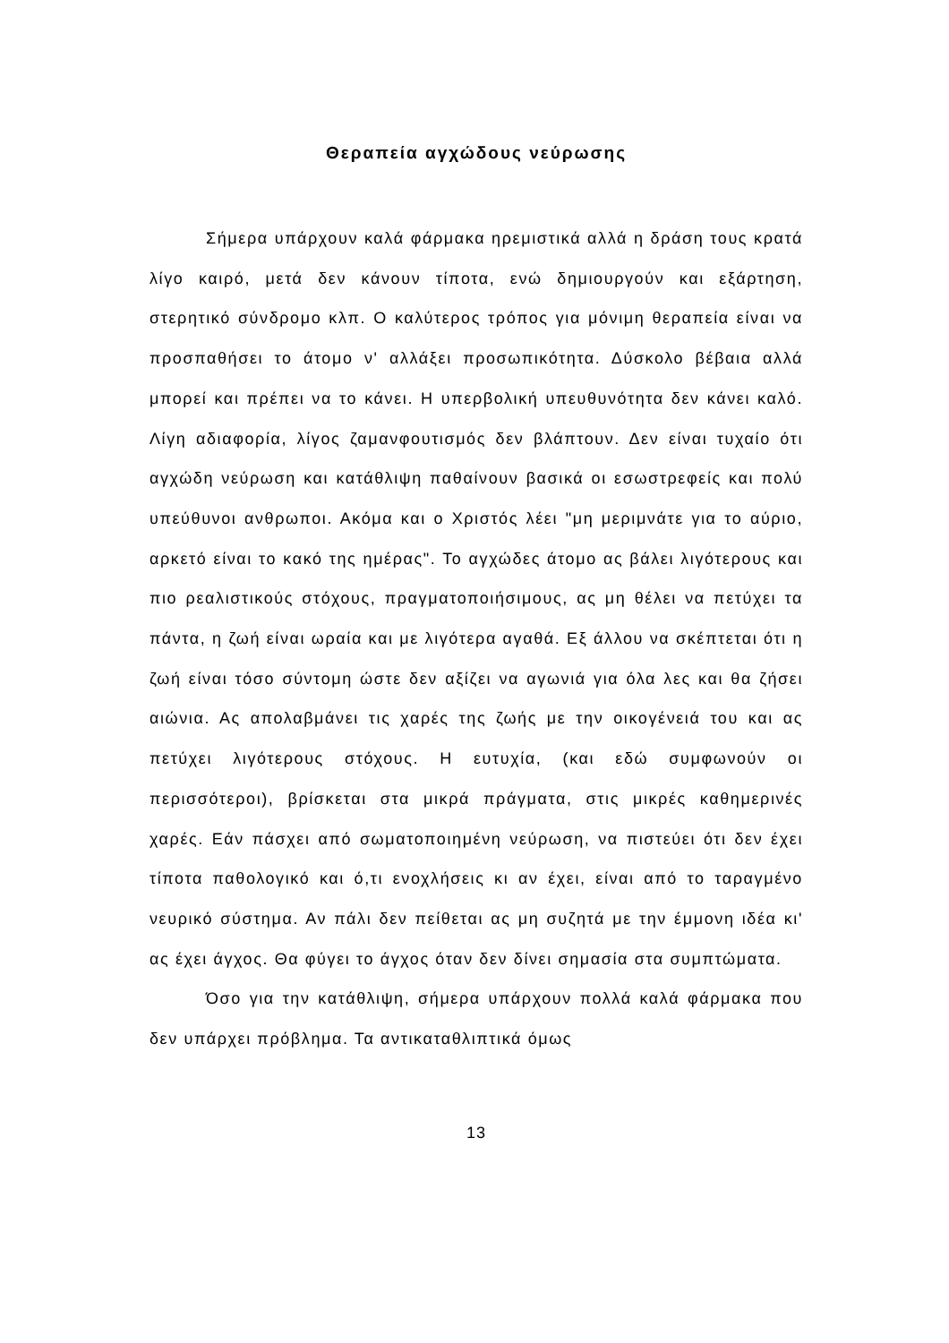Θεραπεία αγχώδους νεύρωσης
Σήμερα υπάρχουν καλά φάρμακα ηρεμιστικά αλλά η δράση τους κρατά λίγο καιρό, μετά δεν κάνουν τίποτα, ενώ δημιουργούν και εξάρτηση, στερητικό σύνδρομο κλπ. Ο καλύτερος τρόπος για μόνιμη θεραπεία είναι να προσπαθήσει το άτομο ν' αλλάξει προσωπικότητα. Δύσκολο βέβαια αλλά μπορεί και πρέπει να το κάνει. Η υπερβολική υπευθυνότητα δεν κάνει καλό. Λίγη αδιαφορία, λίγος ζαμανφουτισμός δεν βλάπτουν. Δεν είναι τυχαίο ότι αγχώδη νεύρωση και κατάθλιψη παθαίνουν βασικά οι εσωστρεφείς και πολύ υπεύθυνοι ανθρωποι. Ακόμα και ο Χριστός λέει "μη μεριμνάτε για το αύριο, αρκετό είναι το κακό της ημέρας". Το αγχώδες άτομο ας βάλει λιγότερους και πιο ρεαλιστικούς στόχους, πραγματοποιήσιμους, ας μη θέλει να πετύχει τα πάντα, η ζωή είναι ωραία και με λιγότερα αγαθά. Εξ άλλου να σκέπτεται ότι η ζωή είναι τόσο σύντομη ώστε δεν αξίζει να αγωνιά για όλα λες και θα ζήσει αιώνια. Ας απολαβμάνει τις χαρές της ζωής με την οικογένειά του και ας πετύχει λιγότερους στόχους. Η ευτυχία, (και εδώ συμφωνούν οι περισσότεροι), βρίσκεται στα μικρά πράγματα, στις μικρές καθημερινές χαρές. Εάν πάσχει από σωματοποιημένη νεύρωση, να πιστεύει ότι δεν έχει τίποτα παθολογικό και ό,τι ενοχλήσεις κι αν έχει, είναι από το ταραγμένο νευρικό σύστημα. Αν πάλι δεν πείθεται ας μη συζητά με την έμμονη ιδέα κι' ας έχει άγχος. Θα φύγει το άγχος όταν δεν δίνει σημασία στα συμπτώματα.
Όσο για την κατάθλιψη, σήμερα υπάρχουν πολλά καλά φάρμακα που δεν υπάρχει πρόβλημα. Τα αντικαταθλιπτικά όμως
13